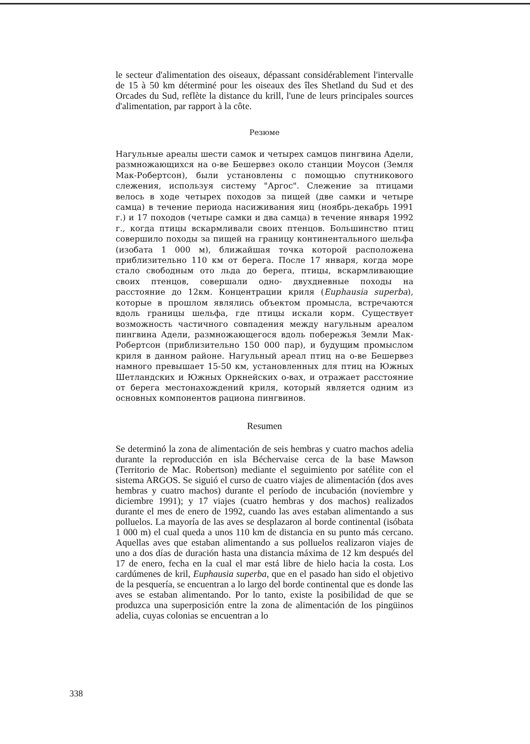le secteur d'alimentation des oiseaux, dépassant considérablement l'intervalle de 15 à 50 km déterminé pour les oiseaux des îles Shetland du Sud et des Orcades du Sud, reflète la distance du krill, l'une de leurs principales sources d'alimentation, par rapport à la côte.
Резюме
Нагульные ареалы шести самок и четырех самцов пингвина Адели, размножающихся на о-ве Бешервез около станции Моусон (Земля Мак-Робертсон), были установлены с помощью спутникового слежения, используя систему "Аргос". Слежение за птицами велось в ходе четырех походов за пищей (две самки и четыре самца) в течение периода насиживания яиц (ноябрь-декабрь 1991 г.) и 17 походов (четыре самки и два самца) в течение января 1992 г., когда птицы вскармливали своих птенцов. Большинство птиц совершило походы за пищей на границу континентального шельфа (изобата 1 000 м), ближайшая точка которой расположена приблизительно 110 км от берега. После 17 января, когда море стало свободным ото льда до берега, птицы, вскармливающие своих птенцов, совершали одно- двухдневные походы на расстояние до 12км. Концентрации криля (Euphausia superba), которые в прошлом являлись объектом промысла, встречаются вдоль границы шельфа, где птицы искали корм. Существует возможность частичного совпадения между нагульным ареалом пингвина Адели, размножающегося вдоль побережья Земли Мак-Робертсон (приблизительно 150 000 пар), и будущим промыслом криля в данном районе. Нагульный ареал птиц на о-ве Бешервез намного превышает 15-50 км, установленных для птиц на Южных Шетландских и Южных Оркнейских о-вах, и отражает расстояние от берега местонахождений криля, который является одним из основных компонентов рациона пингвинов.
Resumen
Se determinó la zona de alimentación de seis hembras y cuatro machos adelia durante la reproducción en isla Béchervaise cerca de la base Mawson (Territorio de Mac. Robertson) mediante el seguimiento por satélite con el sistema ARGOS. Se siguió el curso de cuatro viajes de alimentación (dos aves hembras y cuatro machos) durante el período de incubación (noviembre y diciembre 1991); y 17 viajes (cuatro hembras y dos machos) realizados durante el mes de enero de 1992, cuando las aves estaban alimentando a sus polluelos. La mayoría de las aves se desplazaron al borde continental (isóbata 1 000 m) el cual queda a unos 110 km de distancia en su punto más cercano. Aquellas aves que estaban alimentando a sus polluelos realizaron viajes de uno a dos días de duración hasta una distancia máxima de 12 km después del 17 de enero, fecha en la cual el mar está libre de hielo hacia la costa. Los cardúmenes de kril, Euphausia superba, que en el pasado han sido el objetivo de la pesquería, se encuentran a lo largo del borde continental que es donde las aves se estaban alimentando. Por lo tanto, existe la posibilidad de que se produzca una superposición entre la zona de alimentación de los pingüinos adelia, cuyas colonias se encuentran a lo
338